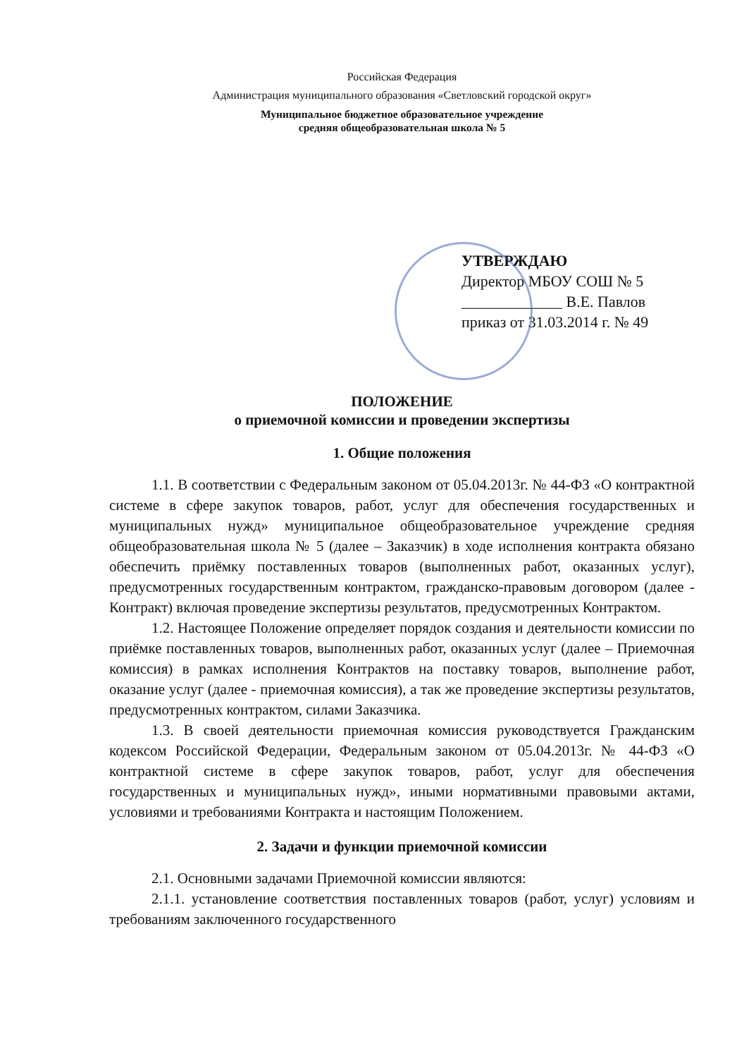Российская Федерация
Администрация муниципального образования «Светловский городской округ»
Муниципальное бюджетное образовательное учреждение
средняя общеобразовательная школа № 5
УТВЕРЖДАЮ
Директор МБОУ СОШ № 5
_____________ В.Е. Павлов
приказ от 31.03.2014 г. № 49
ПОЛОЖЕНИЕ
о приемочной комиссии и проведении экспертизы
1. Общие положения
1.1. В соответствии с Федеральным законом от 05.04.2013г. № 44-ФЗ «О контрактной системе в сфере закупок товаров, работ, услуг для обеспечения государственных и муниципальных нужд» муниципальное общеобразовательное учреждение средняя общеобразовательная школа № 5 (далее – Заказчик) в ходе исполнения контракта обязано обеспечить приёмку поставленных товаров (выполненных работ, оказанных услуг), предусмотренных государственным контрактом, гражданско-правовым договором (далее - Контракт) включая проведение экспертизы результатов, предусмотренных Контрактом.
1.2. Настоящее Положение определяет порядок создания и деятельности комиссии по приёмке поставленных товаров, выполненных работ, оказанных услуг (далее – Приемочная комиссия) в рамках исполнения Контрактов на поставку товаров, выполнение работ, оказание услуг (далее - приемочная комиссия), а так же проведение экспертизы результатов, предусмотренных контрактом, силами Заказчика.
1.3. В своей деятельности приемочная комиссия руководствуется Гражданским кодексом Российской Федерации, Федеральным законом от 05.04.2013г. № 44-ФЗ «О контрактной системе в сфере закупок товаров, работ, услуг для обеспечения государственных и муниципальных нужд», иными нормативными правовыми актами, условиями и требованиями Контракта и настоящим Положением.
2. Задачи и функции приемочной комиссии
2.1. Основными задачами Приемочной комиссии являются:
2.1.1. установление соответствия поставленных товаров (работ, услуг) условиям и требованиям заключенного государственного